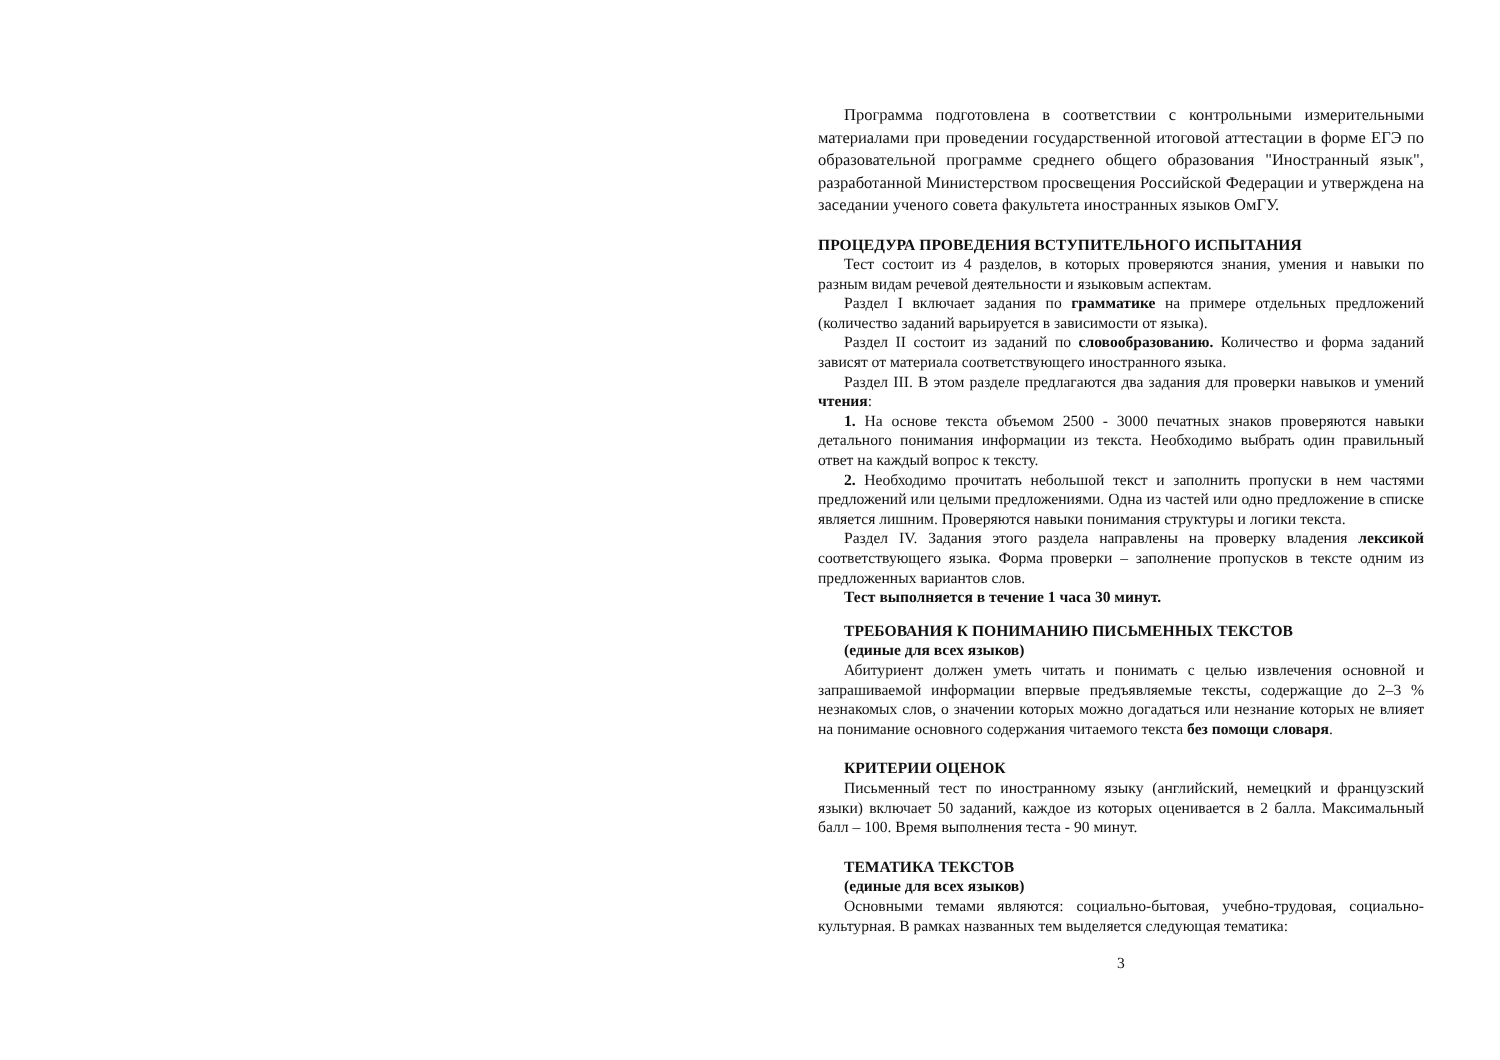Программа подготовлена в соответствии с контрольными измерительными материалами при проведении государственной итоговой аттестации в форме ЕГЭ по образовательной программе среднего общего образования "Иностранный язык", разработанной Министерством просвещения Российской Федерации и утверждена на заседании ученого совета факультета иностранных языков ОмГУ.
ПРОЦЕДУРА ПРОВЕДЕНИЯ ВСТУПИТЕЛЬНОГО ИСПЫТАНИЯ
Тест состоит из 4 разделов, в которых проверяются знания, умения и навыки по разным видам речевой деятельности и языковым аспектам.
Раздел I включает задания по грамматике на примере отдельных предложений (количество заданий варьируется в зависимости от языка).
Раздел II состоит из заданий по словообразованию. Количество и форма заданий зависят от материала соответствующего иностранного языка.
Раздел III. В этом разделе предлагаются два задания для проверки навыков и умений чтения:
1. На основе текста объемом 2500 - 3000 печатных знаков проверяются навыки детального понимания информации из текста. Необходимо выбрать один правильный ответ на каждый вопрос к тексту.
2. Необходимо прочитать небольшой текст и заполнить пропуски в нем частями предложений или целыми предложениями. Одна из частей или одно предложение в списке является лишним. Проверяются навыки понимания структуры и логики текста.
Раздел IV. Задания этого раздела направлены на проверку владения лексикой соответствующего языка. Форма проверки – заполнение пропусков в тексте одним из предложенных вариантов слов.
Тест выполняется в течение 1 часа 30 минут.
ТРЕБОВАНИЯ К ПОНИМАНИЮ ПИСЬМЕННЫХ ТЕКСТОВ
(единые для всех языков)
Абитуриент должен уметь читать и понимать с целью извлечения основной и запрашиваемой информации впервые предъявляемые тексты, содержащие до 2–3 % незнакомых слов, о значении которых можно догадаться или незнание которых не влияет на понимание основного содержания читаемого текста без помощи словаря.
КРИТЕРИИ ОЦЕНОК
Письменный тест по иностранному языку (английский, немецкий и французский языки) включает 50 заданий, каждое из которых оценивается в 2 балла. Максимальный балл – 100. Время выполнения теста - 90 минут.
ТЕМАТИКА ТЕКСТОВ
(единые для всех языков)
Основными темами являются: социально-бытовая, учебно-трудовая, социально-культурная. В рамках названных тем выделяется следующая тематика:
3